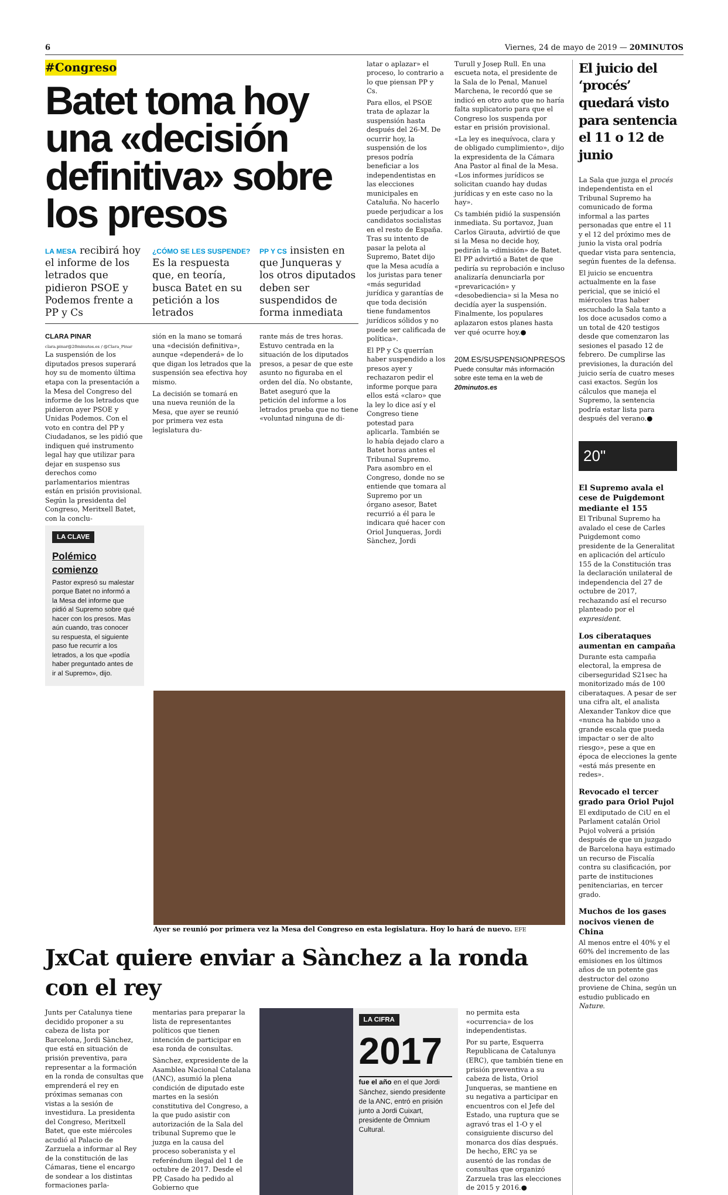6 Viernes, 24 de mayo de 2019 — 20MINUTOS
#Congreso
Batet toma hoy una «decisión definitiva» sobre los presos
LA MESA recibirá hoy el informe de los letrados que pidieron PSOE y Podemos frente a PP y Cs
¿CÓMO SE LES SUSPENDE? Es la respuesta que, en teoría, busca Batet en su petición a los letrados
PP Y CS insisten en que Junqueras y los otros diputados deben ser suspendidos de forma inmediata
CLARA PINAR
clara.pinar@20minutos.es / @Clara_Pinar
La suspensión de los diputados presos superará hoy su de momento última etapa con la presentación a la Mesa del Congreso del informe de los letrados que pidieron ayer PSOE y Unidas Podemos. Con el voto en contra del PP y Ciudadanos, se les pidió que indiquen qué instrumento legal hay que utilizar para dejar en suspenso sus derechos como parlamentarios mientras están en prisión provisional. Según la presidenta del Congreso, Meritxell Batet, con la conclu-
LA CLAVE
Polémico comienzo
Pastor expresó su malestar porque Batet no informó a la Mesa del informe que pidió al Supremo sobre qué hacer con los presos. Mas aún cuando, tras conocer su respuesta, el siguiente paso fue recurrir a los letrados, a los que «podía haber preguntado antes de ir al Supremo», dijo.
sión en la mano se tomará una «decisión definitiva», aunque «dependerá» de lo que digan los letrados que la suspensión sea efectiva hoy mismo.
La decisión se tomará en una nueva reunión de la Mesa, que ayer se reunió por primera vez esta legislatura du-
rante más de tres horas. Estuvo centrada en la situación de los diputados presos, a pesar de que este asunto no figuraba en el orden del día. No obstante, Batet aseguró que la petición del informe a los letrados prueba que no tiene «voluntad ninguna de di-
latar o aplazar» el proceso, lo contrario a lo que piensan PP y Cs.
Para ellos, el PSOE trata de aplazar la suspensión hasta después del 26-M. De ocurrir hoy, la suspensión de los presos podría beneficiar a los independentistas en las elecciones municipales en Cataluña. No hacerlo puede perjudicar a los candidatos socialistas en el resto de España. Tras su intento de pasar la pelota al Supremo, Batet dijo que la Mesa acudía a los juristas para tener «más seguridad jurídica y garantías de que toda decisión tiene fundamentos jurídicos sólidos y no puede ser calificada de política».
El PP y Cs querrían haber suspendido a los presos ayer y rechazaron pedir el informe porque para ellos está «claro» que la ley lo dice así y el Congreso tiene potestad para aplicarla. También se lo había dejado claro a Batet horas antes el Tribunal Supremo. Para asombro en el Congreso, donde no se entiende que tomara al Supremo por un órgano asesor, Batet recurrió a él para le indicara qué hacer con Oriol Junqueras, Jordi Sànchez, Jordi
Turull y Josep Rull. En una escueta nota, el presidente de la Sala de lo Penal, Manuel Marchena, le recordó que se indicó en otro auto que no haría falta suplicatorio para que el Congreso los suspenda por estar en prisión provisional.
«La ley es inequívoca, clara y de obligado cumplimiento», dijo la expresidenta de la Cámara Ana Pastor al final de la Mesa. «Los informes jurídicos se solicitan cuando hay dudas jurídicas y en este caso no la hay».
Cs también pidió la suspensión inmediata. Su portavoz, Juan Carlos Girauta, advirtió de que si la Mesa no decide hoy, pedirán la «dimisión» de Batet. El PP advirtió a Batet de que pediría su reprobación e incluso analizaría denunciarla por «prevaricación» y «desobediencia» si la Mesa no decidía ayer la suspensión. Finalmente, los populares aplazaron estos planes hasta ver qué ocurre hoy.●
20M.ES/SUSPENSIONPRESOS
Puede consultar más información sobre este tema en la web de 20minutos.es
Ayer se reunió por primera vez la Mesa del Congreso en esta legislatura. Hoy lo hará de nuevo. EFE
JxCat quiere enviar a Sànchez a la ronda con el rey
Junts per Catalunya tiene decidido proponer a su cabeza de lista por Barcelona, Jordi Sànchez, que está en situación de prisión preventiva, para representar a la formación en la ronda de consultas que emprenderá el rey en próximas semanas con vistas a la sesión de investidura. La presidenta del Congreso, Meritxell Batet, que este miércoles acudió al Palacio de Zarzuela a informar al Rey de la constitución de las Cámaras, tiene el encargo de sondear a los distintas formaciones parla-
mentarias para preparar la lista de representantes políticos que tienen intención de participar en esa ronda de consultas.
Sànchez, expresidente de la Asamblea Nacional Catalana (ANC), asumió la plena condición de diputado este martes en la sesión constitutiva del Congreso, a la que pudo asistir con autorización de la Sala del tribunal Supremo que le juzga en la causa del proceso soberanista y el referéndum ilegal del 1 de octubre de 2017. Desde el PP, Casado ha pedido al Gobierno que
LA CIFRA
2017
fue el año en el que Jordi Sànchez, siendo presidente de la ANC, entró en prisión junto a Jordi Cuixart, presidente de Òmnium Cultural.
no permita esta «ocurrencia» de los independentistas.
Por su parte, Esquerra Republicana de Catalunya (ERC), que también tiene en prisión preventiva a su cabeza de lista, Oriol Junqueras, se mantiene en su negativa a participar en encuentros con el Jefe del Estado, una ruptura que se agravó tras el 1-O y el consiguiente discurso del monarca dos días después. De hecho, ERC ya se ausentó de las rondas de consultas que organizó Zarzuela tras las elecciones de 2015 y 2016.●
El juicio del ‘procés’ quedará visto para sentencia el 11 o 12 de junio
La Sala que juzga el procés independentista en el Tribunal Supremo ha comunicado de forma informal a las partes personadas que entre el 11 y el 12 del próximo mes de junio la vista oral podría quedar vista para sentencia, según fuentes de la defensa.
El juicio se encuentra actualmente en la fase pericial, que se inició el miércoles tras haber escuchado la Sala tanto a los doce acusados como a un total de 420 testigos desde que comenzaron las sesiones el pasado 12 de febrero. De cumplirse las previsiones, la duración del juicio sería de cuatro meses casi exactos. Según los cálculos que maneja el Supremo, la sentencia podría estar lista para después del verano.●
20"
El Supremo avala el cese de Puigdemont mediante el 155
El Tribunal Supremo ha avalado el cese de Carles Puigdemont como presidente de la Generalitat en aplicación del artículo 155 de la Constitución tras la declaración unilateral de independencia del 27 de octubre de 2017, rechazando así el recurso planteado por el expresident.
Los ciberataques aumentan en campaña
Durante esta campaña electoral, la empresa de ciberseguridad S21sec ha monitorizado más de 100 ciberataques. A pesar de ser una cifra alt, el analista Alexander Tankov dice que «nunca ha habido uno a grande escala que pueda impactar o ser de alto riesgo», pese a que en época de elecciones la gente «está más presente en redes».
Revocado el tercer grado para Oriol Pujol
El exdiputado de CiU en el Parlament catalán Oriol Pujol volverá a prisión después de que un juzgado de Barcelona haya estimado un recurso de Fiscalía contra su clasificación, por parte de instituciones penitenciarias, en tercer grado.
Muchos de los gases nocivos vienen de China
Al menos entre el 40% y el 60% del incremento de las emisiones en los últimos años de un potente gas destructor del ozono proviene de China, según un estudio publicado en Nature.